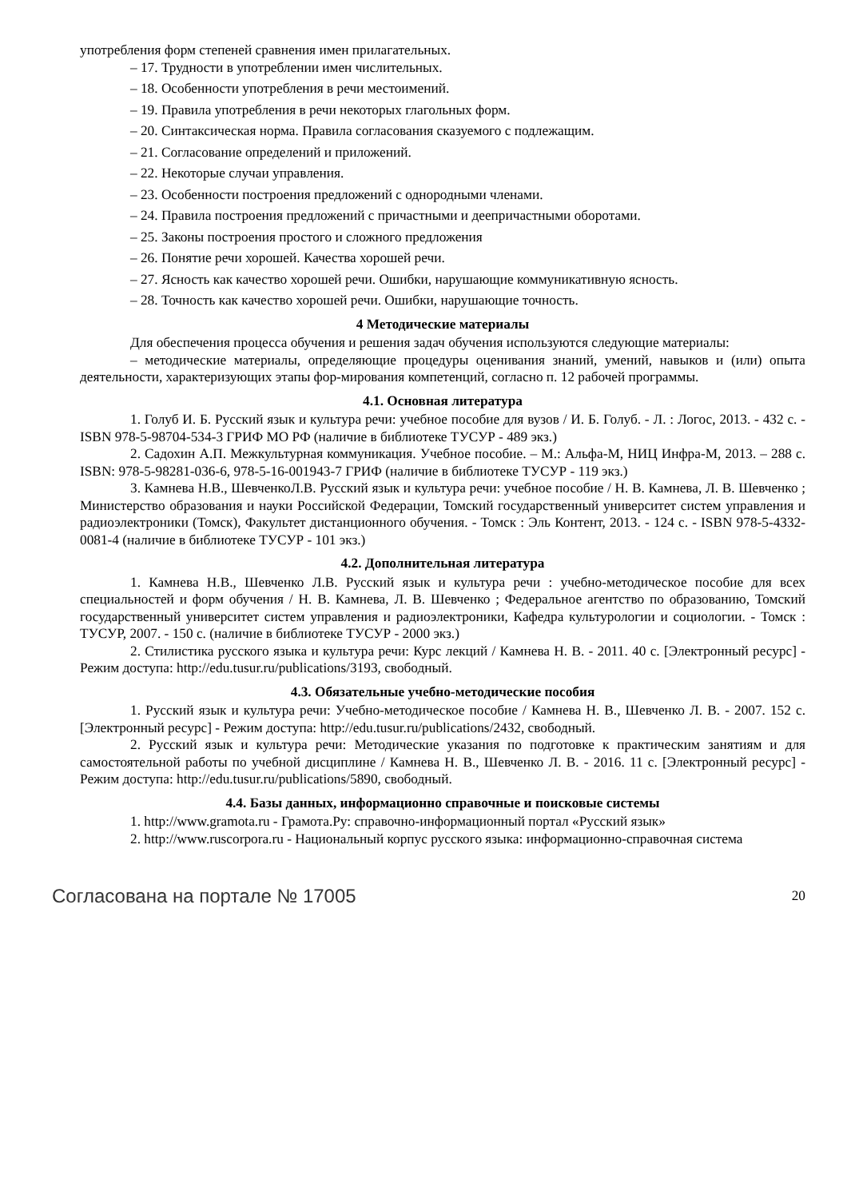употребления форм степеней сравнения имен прилагательных.
– 17. Трудности в употреблении имен числительных.
– 18. Особенности употребления в речи местоимений.
– 19. Правила употребления в речи некоторых глагольных форм.
– 20. Синтаксическая норма. Правила согласования сказуемого с подлежащим.
– 21. Согласование определений и приложений.
– 22. Некоторые случаи управления.
– 23. Особенности построения предложений с однородными членами.
– 24. Правила построения предложений с причастными и деепричастными оборотами.
– 25. Законы построения простого и сложного предложения
– 26. Понятие речи хорошей. Качества хорошей речи.
– 27. Ясность как качество хорошей речи. Ошибки, нарушающие коммуникативную ясность.
– 28. Точность как качество хорошей речи. Ошибки, нарушающие точность.
4 Методические материалы
Для обеспечения процесса обучения и решения задач обучения используются следующие материалы:
– методические материалы, определяющие процедуры оценивания знаний, умений, навыков и (или) опыта деятельности, характеризующих этапы фор-мирования компетенций, согласно п. 12 рабочей программы.
4.1. Основная литература
1. Голуб И. Б. Русский язык и культура речи: учебное пособие для вузов / И. Б. Голуб. - Л. : Логос, 2013. - 432 с. -ISBN 978-5-98704-534-3 ГРИФ МО РФ (наличие в библиотеке ТУСУР - 489 экз.)
2. Садохин А.П. Межкультурная коммуникация. Учебное пособие. – М.: Альфа-М, НИЦ Инфра-М, 2013. – 288 с. ISBN: 978-5-98281-036-6, 978-5-16-001943-7 ГРИФ (наличие в библиотеке ТУСУР - 119 экз.)
3. Камнева Н.В., ШевченкоЛ.В. Русский язык и культура речи: учебное пособие / Н. В. Камнева, Л. В. Шевченко ; Министерство образования и науки Российской Федерации, Томский государственный университет систем управления и радиоэлектроники (Томск), Факультет дистанционного обучения. - Томск : Эль Контент, 2013. - 124 с. - ISBN 978-5-4332-0081-4 (наличие в библиотеке ТУСУР - 101 экз.)
4.2. Дополнительная литература
1. Камнева Н.В., Шевченко Л.В. Русский язык и культура речи : учебно-методическое пособие для всех специальностей и форм обучения / Н. В. Камнева, Л. В. Шевченко ; Федеральное агентство по образованию, Томский государственный университет систем управления и радиоэлектроники, Кафедра культурологии и социологии. - Томск : ТУСУР, 2007. - 150 с. (наличие в библиотеке ТУСУР - 2000 экз.)
2. Стилистика русского языка и культура речи: Курс лекций / Камнева Н. В. - 2011. 40 с. [Электронный ресурс] - Режим доступа: http://edu.tusur.ru/publications/3193, свободный.
4.3. Обязательные учебно-методические пособия
1. Русский язык и культура речи: Учебно-методическое пособие / Камнева Н. В., Шевченко Л. В. - 2007. 152 с. [Электронный ресурс] - Режим доступа: http://edu.tusur.ru/publications/2432, свободный.
2. Русский язык и культура речи: Методические указания по подготовке к практическим занятиям и для самостоятельной работы по учебной дисциплине / Камнева Н. В., Шевченко Л. В. - 2016. 11 с. [Электронный ресурс] - Режим доступа: http://edu.tusur.ru/publications/5890, свободный.
4.4. Базы данных, информационно справочные и поисковые системы
1. http://www.gramota.ru - Грамота.Ру: справочно-информационный портал «Русский язык»
2. http://www.ruscorpora.ru - Национальный корпус русского языка: информационно-справочная система
Согласована на портале № 17005 20